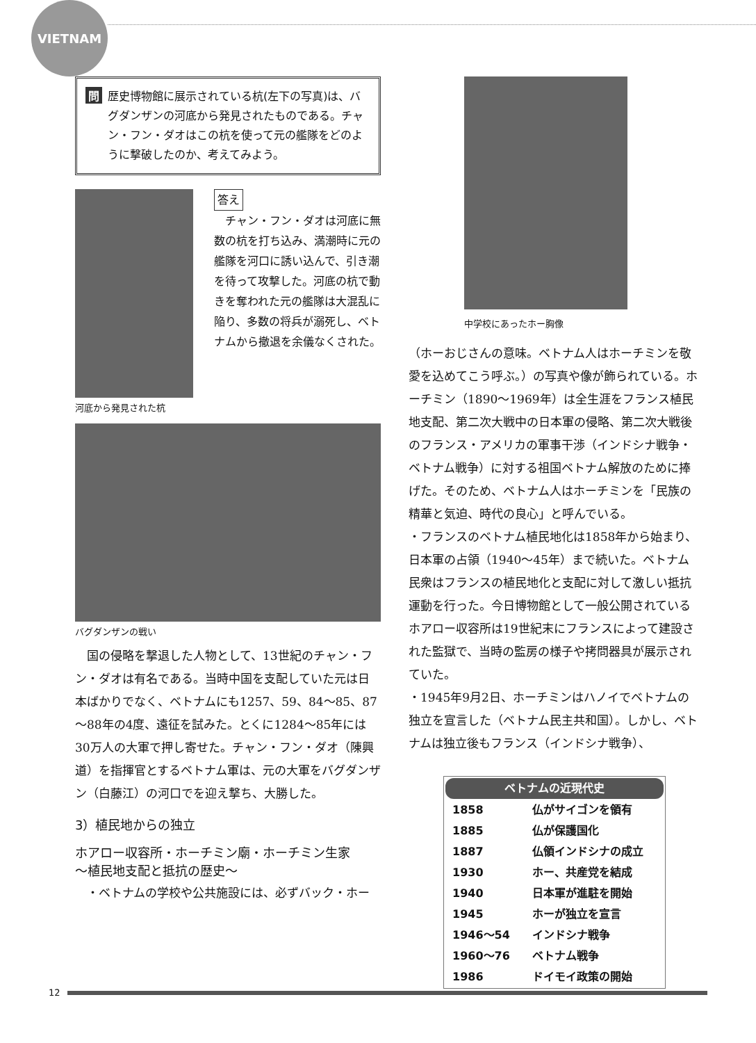VIETNAM
問題
歴史博物館に展示されている杭(左下の写真)は、バグダンザンの河底から発見されたものである。チャン・フン・ダオはこの杭を使って元の艦隊をどのように撃破したのか、考えてみよう。
河底から発見された杭
答え
　チャン・フン・ダオは河底に無数の杭を打ち込み、満潮時に元の艦隊を河口に誘い込んで、引き潮を待って攻撃した。河底の杭で動きを奪われた元の艦隊は大混乱に陥り、多数の将兵が溺死し、ベトナムから撤退を余儀なくされた。
バグダンザンの戦い
国の侵略を撃退した人物として、13世紀のチャン・フン・ダオは有名である。当時中国を支配していた元は日本ばかりでなく、ベトナムにも1257、59、84～85、87～88年の4度、遠征を試みた。とくに1284～85年には30万人の大軍で押し寄せた。チャン・フン・ダオ（陳興道）を指揮官とするベトナム軍は、元の大軍をバグダンザン（白藤江）の河口でを迎え撃ち、大勝した。
3）植民地からの独立
ホアロー収容所・ホーチミン廟・ホーチミン生家
～植民地支配と抵抗の歴史～
・ベトナムの学校や公共施設には、必ずバック・ホー
中学校にあったホー胸像
（ホーおじさんの意味。ベトナム人はホーチミンを敬愛を込めてこう呼ぶ。）の写真や像が飾られている。ホーチミン（1890～1969年）は全生涯をフランス植民地支配、第二次大戦中の日本軍の侵略、第二次大戦後のフランス・アメリカの軍事干渉（インドシナ戦争・ベトナム戦争）に対する祖国ベトナム解放のために捧げた。そのため、ベトナム人はホーチミンを「民族の精華と気迫、時代の良心」と呼んでいる。
・フランスのベトナム植民地化は1858年から始まり、日本軍の占領（1940～45年）まで続いた。ベトナム民衆はフランスの植民地化と支配に対して激しい抵抗運動を行った。今日博物館として一般公開されているホアロー収容所は19世紀末にフランスによって建設された監獄で、当時の監房の様子や拷問器具が展示されていた。
・1945年9月2日、ホーチミンはハノイでベトナムの独立を宣言した（ベトナム民主共和国）。しかし、ベトナムは独立後もフランス（インドシナ戦争）、
| ベトナムの近現代史 | |
| --- | --- |
| 1858 | 仏がサイゴンを領有 |
| 1885 | 仏が保護国化 |
| 1887 | 仏領インドシナの成立 |
| 1930 | ホー、共産党を結成 |
| 1940 | 日本軍が進駐を開始 |
| 1945 | ホーが独立を宣言 |
| 1946～54 | インドシナ戦争 |
| 1960～76 | ベトナム戦争 |
| 1986 | ドイモイ政策の開始 |
12